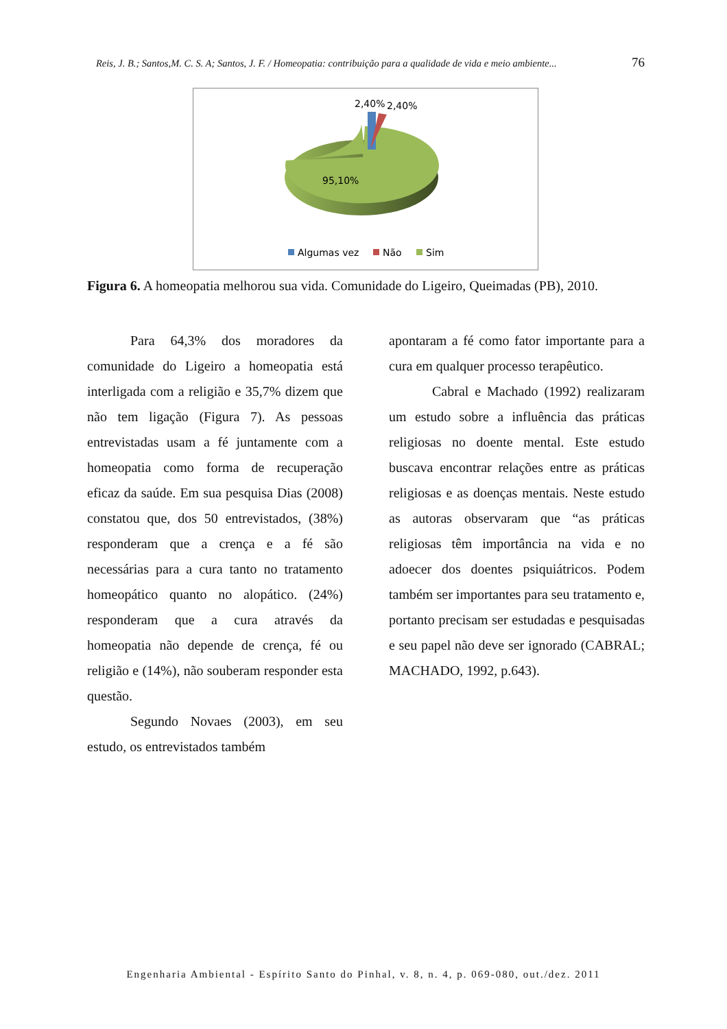Reis, J. B.; Santos,M. C. S. A; Santos, J. F. / Homeopatia: contribuição para a qualidade de vida e meio ambiente... 76
2,40%
2,40%
95,10%
Algumas vez
Não
Sim
Figura 6. A homeopatia melhorou sua vida. Comunidade do Ligeiro, Queimadas (PB), 2010.
Para 64,3% dos moradores da comunidade do Ligeiro a homeopatia está interligada com a religião e 35,7% dizem que não tem ligação (Figura 7). As pessoas entrevistadas usam a fé juntamente com a homeopatia como forma de recuperação eficaz da saúde. Em sua pesquisa Dias (2008) constatou que, dos 50 entrevistados, (38%) responderam que a crença e a fé são necessárias para a cura tanto no tratamento homeopático quanto no alopático. (24%) responderam que a cura através da homeopatia não depende de crença, fé ou religião e (14%), não souberam responder esta questão.
Segundo Novaes (2003), em seu estudo, os entrevistados também
apontaram a fé como fator importante para a cura em qualquer processo terapêutico.
Cabral e Machado (1992) realizaram um estudo sobre a influência das práticas religiosas no doente mental. Este estudo buscava encontrar relações entre as práticas religiosas e as doenças mentais. Neste estudo as autoras observaram que “as práticas religiosas têm importância na vida e no adoecer dos doentes psiquiátricos. Podem também ser importantes para seu tratamento e, portanto precisam ser estudadas e pesquisadas e seu papel não deve ser ignorado (CABRAL; MACHADO, 1992, p.643).
Engenharia Ambiental - Espírito Santo do Pinhal, v. 8, n. 4, p. 069-080, out./dez. 2011